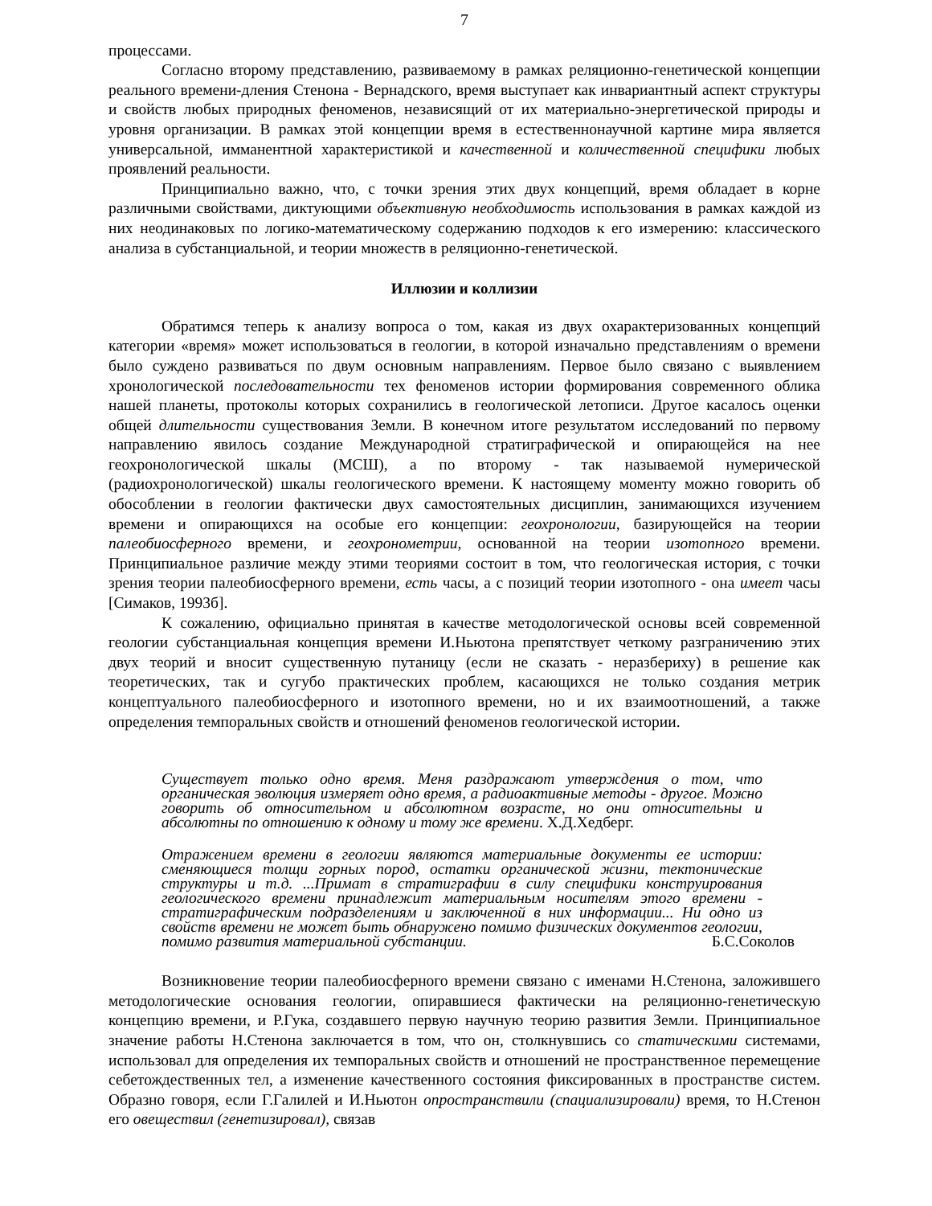7
процессами.
Согласно второму представлению, развиваемому в рамках реляционно-генетической концепции реального времени-дления Стенона - Вернадского, время выступает как инвариантный аспект структуры и свойств любых природных феноменов, независящий от их материально-энергетической природы и уровня организации. В рамках этой концепции время в естественнонаучной картине мира является универсальной, имманентной характеристикой и качественной и количественной специфики любых проявлений реальности.
Принципиально важно, что, с точки зрения этих двух концепций, время обладает в корне различными свойствами, диктующими объективную необходимость использования в рамках каждой из них неодинаковых по логико-математическому содержанию подходов к его измерению: классического анализа в субстанциальной, и теории множеств в реляционно-генетической.
Иллюзии и коллизии
Обратимся теперь к анализу вопроса о том, какая из двух охарактеризованных концепций категории «время» может использоваться в геологии, в которой изначально представлениям о времени было суждено развиваться по двум основным направлениям. Первое было связано с выявлением хронологической последовательности тех феноменов истории формирования современного облика нашей планеты, протоколы которых сохранились в геологической летописи. Другое касалось оценки общей длительности существования Земли. В конечном итоге результатом исследований по первому направлению явилось создание Международной стратиграфической и опирающейся на нее геохронологической шкалы (МСШ), а по второму - так называемой нумерической (радиохронологической) шкалы геологического времени. К настоящему моменту можно говорить об обособлении в геологии фактически двух самостоятельных дисциплин, занимающихся изучением времени и опирающихся на особые его концепции: геохронологии, базирующейся на теории палеобиосферного времени, и геохронометрии, основанной на теории изотопного времени. Принципиальное различие между этими теориями состоит в том, что геологическая история, с точки зрения теории палеобиосферного времени, есть часы, а с позиций теории изотопного - она имеет часы [Симаков, 1993б].
К сожалению, официально принятая в качестве методологической основы всей современной геологии субстанциальная концепция времени И.Ньютона препятствует четкому разграничению этих двух теорий и вносит существенную путаницу (если не сказать - неразбериху) в решение как теоретических, так и сугубо практических проблем, касающихся не только создания метрик концептуального палеобиосферного и изотопного времени, но и их взаимоотношений, а также определения темпоральных свойств и отношений феноменов геологической истории.
Существует только одно время. Меня раздражают утверждения о том, что органическая эволюция измеряет одно время, а радиоактивные методы - другое. Можно говорить об относительном и абсолютном возрасте, но они относительны и абсолютны по отношению к одному и тому же времени. Х.Д.Хедберг.
Отражением времени в геологии являются материальные документы ее истории: сменяющиеся толщи горных пород, остатки органической жизни, тектонические структуры и т.д. ...Примат в стратиграфии в силу специфики конструирования геологического времени принадлежит материальным носителям этого времени - стратиграфическим подразделениям и заключенной в них информации... Ни одно из свойств времени не может быть обнаружено помимо физических документов геологии, помимо развития материальной субстанции. Б.С.Соколов
Возникновение теории палеобиосферного времени связано с именами Н.Стенона, заложившего методологические основания геологии, опиравшиеся фактически на реляционно-генетическую концепцию времени, и Р.Гука, создавшего первую научную теорию развития Земли. Принципиальное значение работы Н.Стенона заключается в том, что он, столкнувшись со статическими системами, использовал для определения их темпоральных свойств и отношений не пространственное перемещение себетождественных тел, а изменение качественного состояния фиксированных в пространстве систем. Образно говоря, если Г.Галилей и И.Ньютон опространствили (спациализировали) время, то Н.Стенон его овеществил (генетизировал), связав